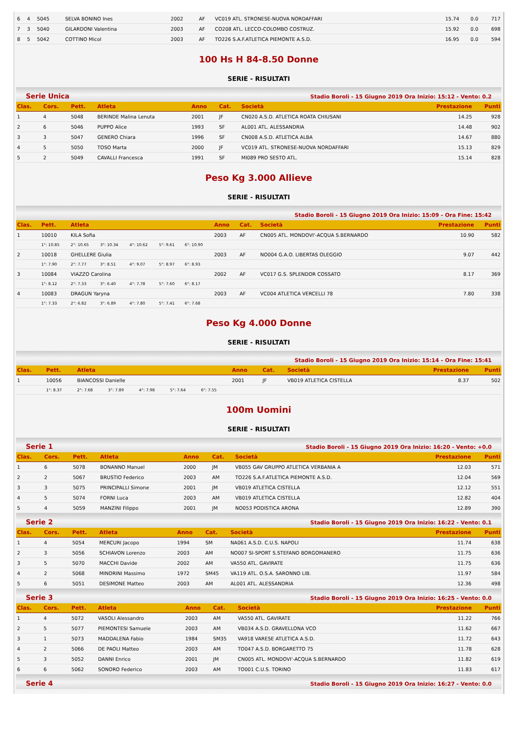| 6 | 4 | 5045 | SELVA BONINO Ines | 2002 | AF | VC019 ATL. STRONESE-NUOVA NORDAFFARI | 15.74 | 0.0 | 717 |
| 7 | 3 | 5040 | GILARDONI Valentina | 2003 | AF | CO208 ATL. LECCO-COLOMBO COSTRUZ. | 15.92 | 0.0 | 698 |
| 8 | 5 | 5042 | COTTINO Micol | 2003 | AF | TO226 S.A.F.ATLETICA PIEMONTE A.S.D. | 16.95 | 0.0 | 594 |
100 Hs H 84-8.50 Donne
SERIE - RISULTATI
Serie Unica Stadio Boroli - 15 Giugno 2019 Ora Inizio: 15:12 - Vento: 0.2
| Clas. | Cors. | Pett. | Atleta | Anno | Cat. | Società | Prestazione | Punti |
| --- | --- | --- | --- | --- | --- | --- | --- | --- |
| 1 | 4 | 5048 | BERINDE Malina Lenuta | 2001 | JF | CN020 A.S.D. ATLETICA ROATA CHIUSANI | 14.25 | 928 |
| 2 | 6 | 5046 | PUPPO Alice | 1993 | SF | AL001 ATL. ALESSANDRIA | 14.48 | 902 |
| 3 | 3 | 5047 | GENERO Chiara | 1996 | SF | CN008 A.S.D. ATLETICA ALBA | 14.67 | 880 |
| 4 | 5 | 5050 | TOSO Marta | 2000 | JF | VC019 ATL. STRONESE-NUOVA NORDAFFARI | 15.13 | 829 |
| 5 | 2 | 5049 | CAVALLI Francesca | 1991 | SF | MI089 PRO SESTO ATL. | 15.14 | 828 |
Peso Kg 3.000 Allieve
SERIE - RISULTATI
Stadio Boroli - 15 Giugno 2019 Ora Inizio: 15:09 - Ora Fine: 15:42
| Clas. | Pett. | Atleta | | | | | | Anno | Cat. | Società | Prestazione | Punti |
| --- | --- | --- | --- | --- | --- | --- | --- | --- | --- | --- | --- | --- |
| 1 | 10010 | KILA Sofia | | | | | | 2003 | AF | CN005 ATL. MONDOVI'-ACQUA S.BERNARDO | 10.90 | 582 |
| | 1°: 10.85 | 2°: 10.65 | 3°: 10.34 | 4°: 10.62 | 5°: 9.61 | 6°: 10.90 | | | | | | |
| 2 | 10018 | GHELLERE Giulia | | | | | | 2003 | AF | NO004 G.A.O. LIBERTAS OLEGGIO | 9.07 | 442 |
| | 1°: 7.90 | 2°: 7.77 | 3°: 8.51 | 4°: 9.07 | 5°: 8.97 | 6°: 8.93 | | | | | | |
| 3 | 10084 | VIAZZO Carolina | | | | | | 2002 | AF | VC017 G.S. SPLENDOR COSSATO | 8.17 | 369 |
| | 1°: 8.12 | 2°: 7.33 | 3°: 6.40 | 4°: 7.78 | 5°: 7.60 | 6°: 8.17 | | | | | | |
| 4 | 10083 | DRAGUN Yaryna | | | | | | 2003 | AF | VC004 ATLETICA VERCELLI 78 | 7.80 | 338 |
| | 1°: 7.33 | 2°: 6.82 | 3°: 6.89 | 4°: 7.80 | 5°: 7.41 | 6°: 7.68 | | | | | | |
Peso Kg 4.000 Donne
SERIE - RISULTATI
Stadio Boroli - 15 Giugno 2019 Ora Inizio: 15:14 - Ora Fine: 15:41
| Clas. | Pett. | Atleta | | | | | | Anno | Cat. | Società | Prestazione | Punti |
| --- | --- | --- | --- | --- | --- | --- | --- | --- | --- | --- | --- | --- |
| 1 | 10056 | BIANCOSSI Danielle | | | | | | 2001 | JF | VB019 ATLETICA CISTELLA | 8.37 | 502 |
| | 1°: 8.37 | 2°: 7.68 | 3°: 7.89 | 4°: 7.98 | 5°: 7.64 | 6°: 7.55 | | | | | | |
100m Uomini
SERIE - RISULTATI
Serie 1 Stadio Boroli - 15 Giugno 2019 Ora Inizio: 16:20 - Vento: +0.0
| Clas. | Cors. | Pett. | Atleta | Anno | Cat. | Società | Prestazione | Punti |
| --- | --- | --- | --- | --- | --- | --- | --- | --- |
| 1 | 6 | 5078 | BONANNO Manuel | 2000 | JM | VB055 GAV GRUPPO ATLETICA VERBANIA A | 12.03 | 571 |
| 2 | 2 | 5067 | BRUSTIO Federico | 2003 | AM | TO226 S.A.F.ATLETICA PIEMONTE A.S.D. | 12.04 | 569 |
| 3 | 3 | 5075 | PRINCIPALLI Simone | 2001 | JM | VB019 ATLETICA CISTELLA | 12.12 | 551 |
| 4 | 5 | 5074 | FORNI Luca | 2003 | AM | VB019 ATLETICA CISTELLA | 12.82 | 404 |
| 5 | 4 | 5059 | MANZINI Filippo | 2001 | JM | NO053 PODISTICA ARONA | 12.89 | 390 |
Serie 2 Stadio Boroli - 15 Giugno 2019 Ora Inizio: 16:22 - Vento: 0.1
| Clas. | Cors. | Pett. | Atleta | Anno | Cat. | Società | Prestazione | Punti |
| --- | --- | --- | --- | --- | --- | --- | --- | --- |
| 1 | 4 | 5054 | MERCURI Jacopo | 1994 | SM | NA061 A.S.D. C.U.S. NAPOLI | 11.74 | 638 |
| 2 | 3 | 5056 | SCHIAVON Lorenzo | 2003 | AM | NO007 SI-SPORT S.STEFANO BORGOMANERO | 11.75 | 636 |
| 3 | 5 | 5070 | MACCHI Davide | 2002 | AM | VA550 ATL. GAVIRATE | 11.75 | 636 |
| 4 | 2 | 5068 | MINORINI Massimo | 1972 | SM45 | VA119 ATL. O.S.A. SARONNO LIB. | 11.97 | 584 |
| 5 | 6 | 5051 | DESIMONE Matteo | 2003 | AM | AL001 ATL. ALESSANDRIA | 12.36 | 498 |
Serie 3 Stadio Boroli - 15 Giugno 2019 Ora Inizio: 16:25 - Vento: 0.0
| Clas. | Cors. | Pett. | Atleta | Anno | Cat. | Società | Prestazione | Punti |
| --- | --- | --- | --- | --- | --- | --- | --- | --- |
| 1 | 4 | 5072 | VASOLI Alessandro | 2003 | AM | VA550 ATL. GAVIRATE | 11.22 | 766 |
| 2 | 5 | 5077 | PIEMONTESI Samuele | 2003 | AM | VB034 A.S.D. GRAVELLONA VCO | 11.62 | 667 |
| 3 | 1 | 5073 | MADDALENA Fabio | 1984 | SM35 | VA918 VARESE ATLETICA A.S.D. | 11.72 | 643 |
| 4 | 2 | 5066 | DE PAOLI Matteo | 2003 | AM | TO047 A.S.D. BORGARETTO 75 | 11.78 | 628 |
| 5 | 3 | 5052 | DANNI Enrico | 2001 | JM | CN005 ATL. MONDOVI'-ACQUA S.BERNARDO | 11.82 | 619 |
| 6 | 6 | 5062 | SONORO Federico | 2003 | AM | TO001 C.U.S. TORINO | 11.83 | 617 |
Serie 4 Stadio Boroli - 15 Giugno 2019 Ora Inizio: 16:27 - Vento: 0.0